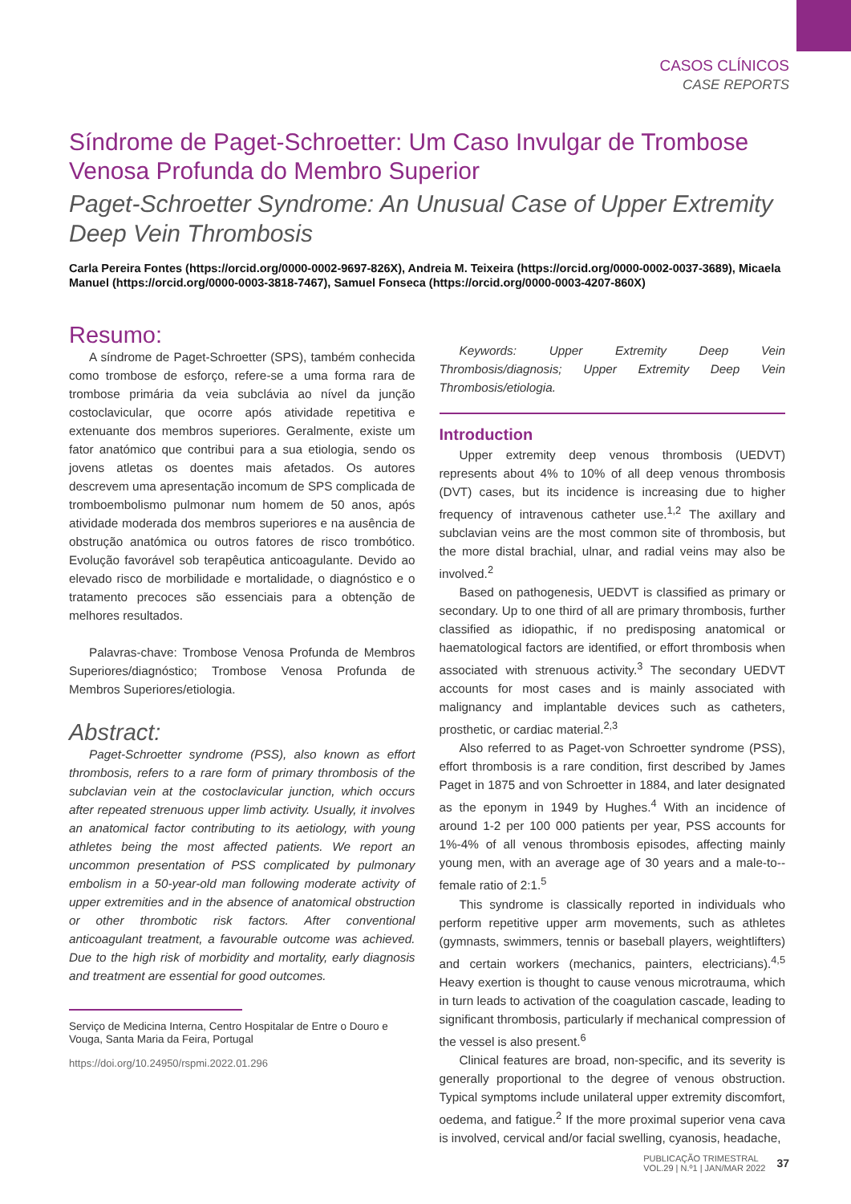CASOS CLÍNICOS
CASE REPORTS
Síndrome de Paget-Schroetter: Um Caso Invulgar de Trombose Venosa Profunda do Membro Superior
Paget-Schroetter Syndrome: An Unusual Case of Upper Extremity Deep Vein Thrombosis
Carla Pereira Fontes (https://orcid.org/0000-0002-9697-826X), Andreia M. Teixeira (https://orcid.org/0000-0002-0037-3689), Micaela Manuel (https://orcid.org/0000-0003-3818-7467), Samuel Fonseca (https://orcid.org/0000-0003-4207-860X)
Resumo:
A síndrome de Paget-Schroetter (SPS), também conhecida como trombose de esforço, refere-se a uma forma rara de trombose primária da veia subclávia ao nível da junção costoclavicular, que ocorre após atividade repetitiva e extenuante dos membros superiores. Geralmente, existe um fator anatómico que contribui para a sua etiologia, sendo os jovens atletas os doentes mais afetados. Os autores descrevem uma apresentação incomum de SPS complicada de tromboembolismo pulmonar num homem de 50 anos, após atividade moderada dos membros superiores e na ausência de obstrução anatómica ou outros fatores de risco trombótico. Evolução favorável sob terapêutica anticoagulante. Devido ao elevado risco de morbilidade e mortalidade, o diagnóstico e o tratamento precoces são essenciais para a obtenção de melhores resultados.
Palavras-chave: Trombose Venosa Profunda de Membros Superiores/diagnóstico; Trombose Venosa Profunda de Membros Superiores/etiologia.
Abstract:
Paget-Schroetter syndrome (PSS), also known as effort thrombosis, refers to a rare form of primary thrombosis of the subclavian vein at the costoclavicular junction, which occurs after repeated strenuous upper limb activity. Usually, it involves an anatomical factor contributing to its aetiology, with young athletes being the most affected patients. We report an uncommon presentation of PSS complicated by pulmonary embolism in a 50-year-old man following moderate activity of upper extremities and in the absence of anatomical obstruction or other thrombotic risk factors. After conventional anticoagulant treatment, a favourable outcome was achieved. Due to the high risk of morbidity and mortality, early diagnosis and treatment are essential for good outcomes.
Serviço de Medicina Interna, Centro Hospitalar de Entre o Douro e Vouga, Santa Maria da Feira, Portugal
https://doi.org/10.24950/rspmi.2022.01.296
Keywords: Upper Extremity Deep Vein Thrombosis/diagnosis; Upper Extremity Deep Vein Thrombosis/etiologia.
Introduction
Upper extremity deep venous thrombosis (UEDVT) represents about 4% to 10% of all deep venous thrombosis (DVT) cases, but its incidence is increasing due to higher frequency of intravenous catheter use.<sup>1,2</sup> The axillary and subclavian veins are the most common site of thrombosis, but the more distal brachial, ulnar, and radial veins may also be involved.<sup>2</sup>
Based on pathogenesis, UEDVT is classified as primary or secondary. Up to one third of all are primary thrombosis, further classified as idiopathic, if no predisposing anatomical or haematological factors are identified, or effort thrombosis when associated with strenuous activity.<sup>3</sup> The secondary UEDVT accounts for most cases and is mainly associated with malignancy and implantable devices such as catheters, prosthetic, or cardiac material.<sup>2,3</sup>
Also referred to as Paget-von Schroetter syndrome (PSS), effort thrombosis is a rare condition, first described by James Paget in 1875 and von Schroetter in 1884, and later designated as the eponym in 1949 by Hughes.<sup>4</sup> With an incidence of around 1-2 per 100 000 patients per year, PSS accounts for 1%-4% of all venous thrombosis episodes, affecting mainly young men, with an average age of 30 years and a male-to--female ratio of 2:1.<sup>5</sup>
This syndrome is classically reported in individuals who perform repetitive upper arm movements, such as athletes (gymnasts, swimmers, tennis or baseball players, weightlifters) and certain workers (mechanics, painters, electricians).<sup>4,5</sup> Heavy exertion is thought to cause venous microtrauma, which in turn leads to activation of the coagulation cascade, leading to significant thrombosis, particularly if mechanical compression of the vessel is also present.<sup>6</sup>
Clinical features are broad, non-specific, and its severity is generally proportional to the degree of venous obstruction. Typical symptoms include unilateral upper extremity discomfort, oedema, and fatigue.<sup>2</sup> If the more proximal superior vena cava is involved, cervical and/or facial swelling, cyanosis, headache,
PUBLICAÇÃO TRIMESTRAL
VOL.29 | N.º1 | JAN/MAR 2022
37